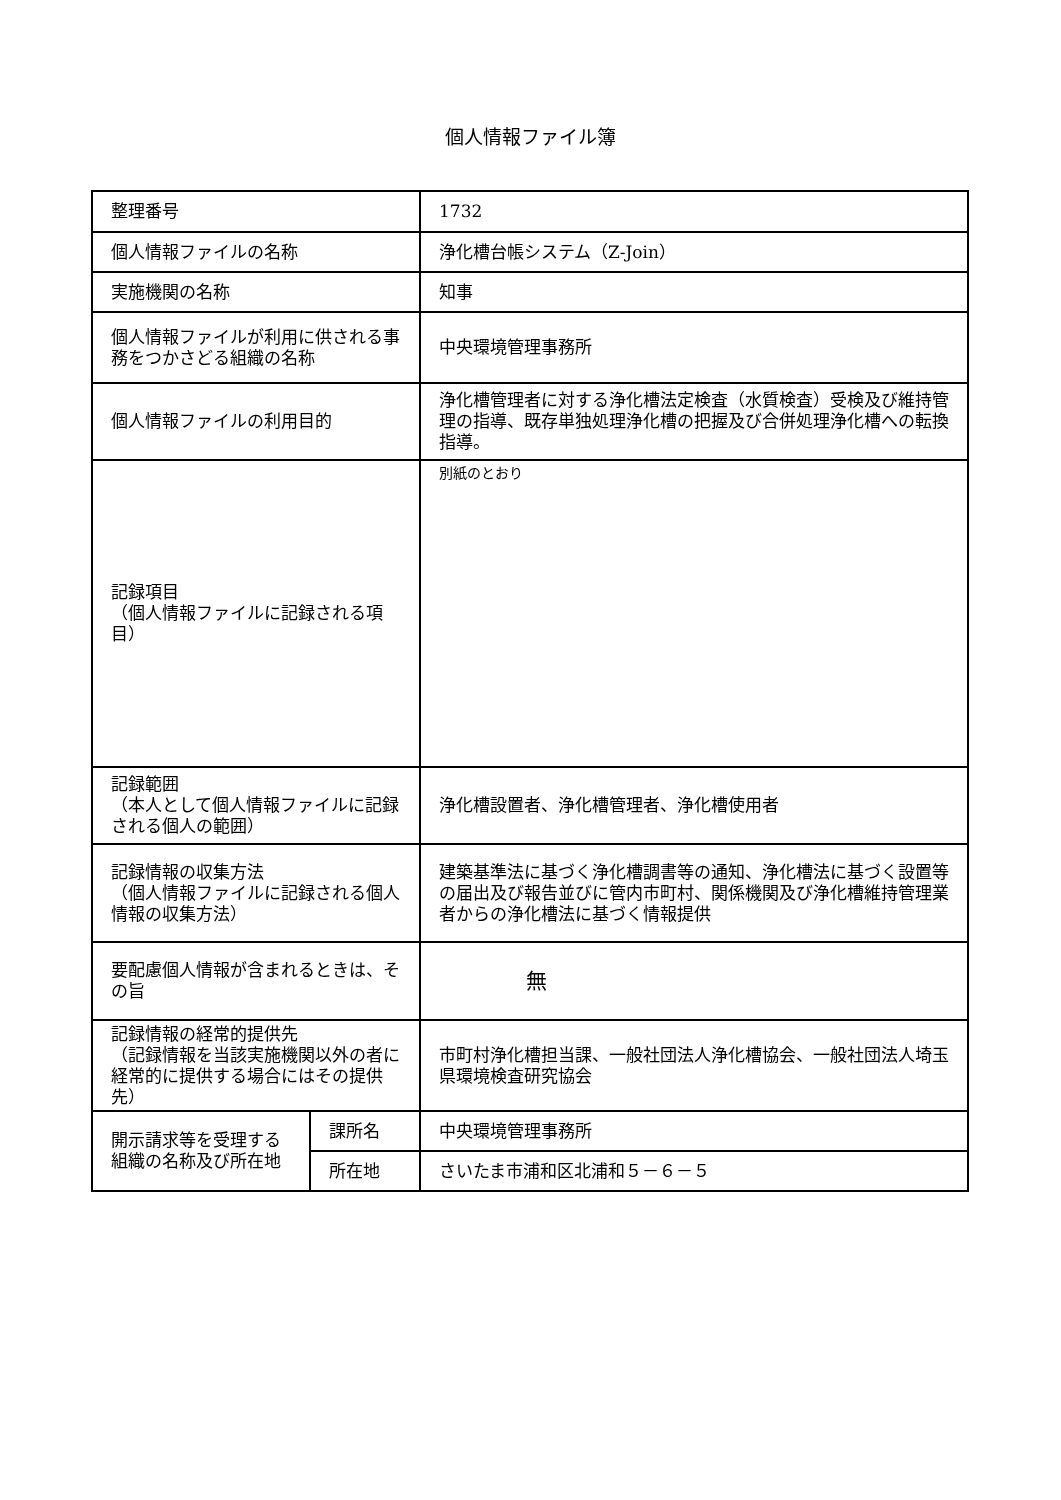個人情報ファイル簿
| 整理番号 | | 1732 |
| 個人情報ファイルの名称 | | 浄化槽台帳システム（Z-Join） |
| 実施機関の名称 | | 知事 |
| 個人情報ファイルが利用に供される事務をつかさどる組織の名称 | | 中央環境管理事務所 |
| 個人情報ファイルの利用目的 | | 浄化槽管理者に対する浄化槽法定検査（水質検査）受検及び維持管理の指導、既存単独処理浄化槽の把握及び合併処理浄化槽への転換指導。 |
| 記録項目 （個人情報ファイルに記録される項目） | | 別紙のとおり |
| 記録範囲 （本人として個人情報ファイルに記録される個人の範囲） | | 浄化槽設置者、浄化槽管理者、浄化槽使用者 |
| 記録情報の収集方法 （個人情報ファイルに記録される個人情報の収集方法） | | 建築基準法に基づく浄化槽調書等の通知、浄化槽法に基づく設置等の届出及び報告並びに管内市町村、関係機関及び浄化槽維持管理業者からの浄化槽法に基づく情報提供 |
| 要配慮個人情報が含まれるときは、その旨 | | 無 |
| 記録情報の経常的提供先 （記録情報を当該実施機関以外の者に経常的に提供する場合にはその提供先） | | 市町村浄化槽担当課、一般社団法人浄化槽協会、一般社団法人埼玉県環境検査研究協会 |
| 開示請求等を受理する組織の名称及び所在地 | 課所名 | 中央環境管理事務所 |
| | 所在地 | さいたま市浦和区北浦和５－６－５ |